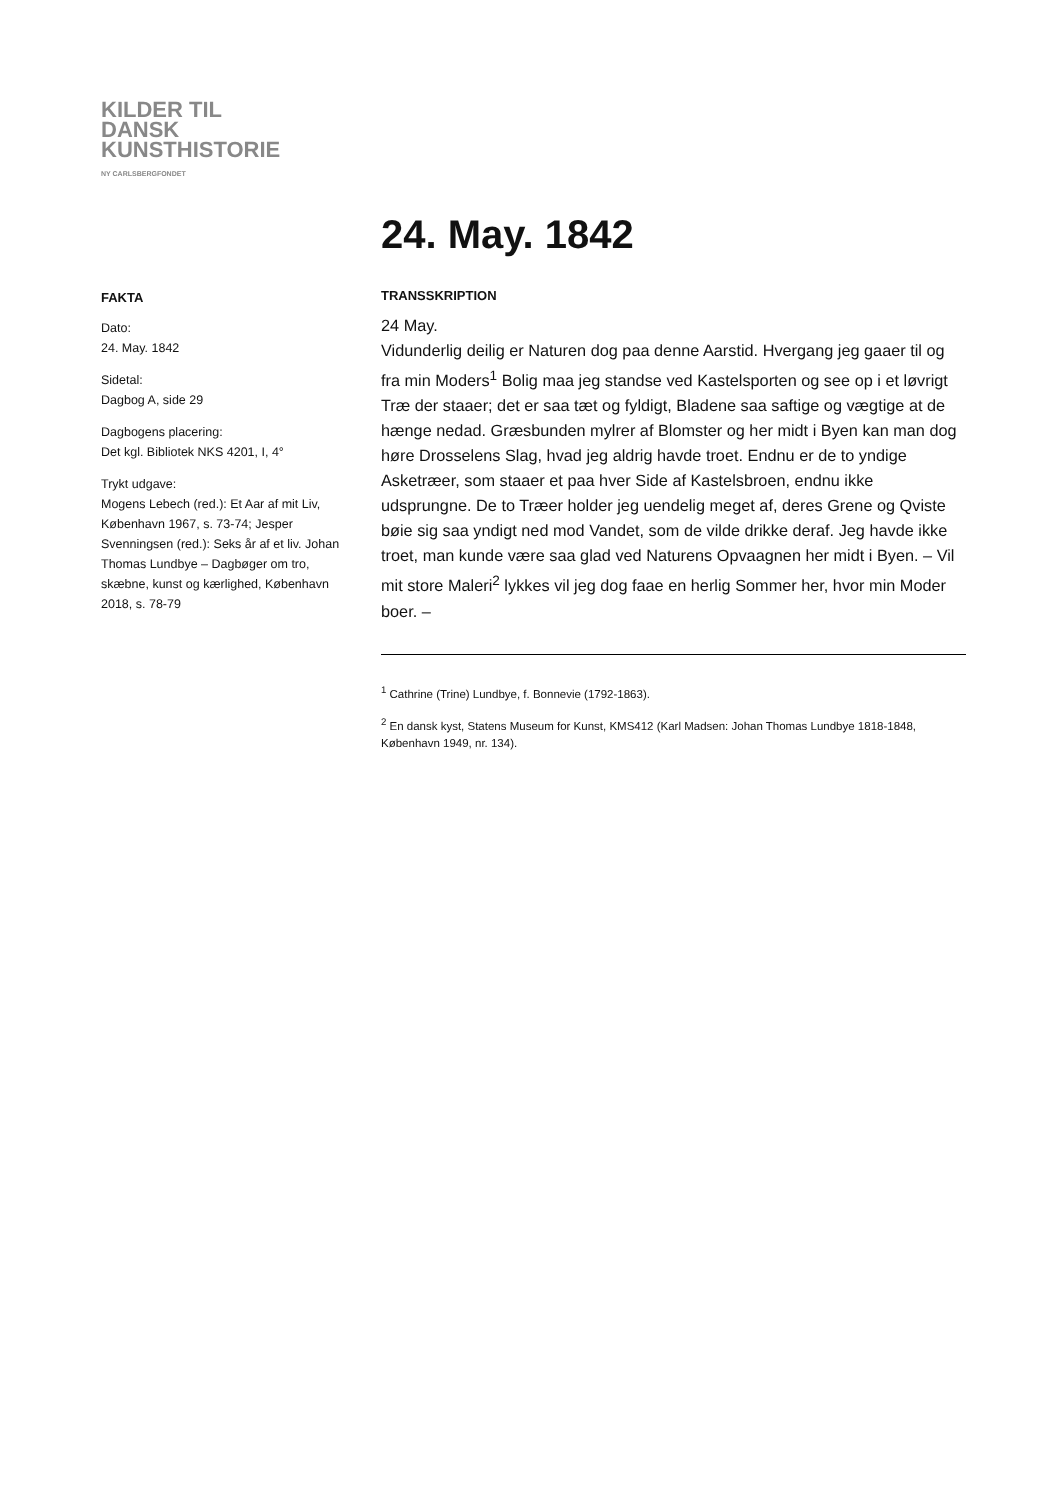KILDER TIL
DANSK
KUNSTHISTORIE
NY CARLSBERGFONDET
24. May. 1842
FAKTA
Dato:
24. May. 1842
Sidetal:
Dagbog A, side 29
Dagbogens placering:
Det kgl. Bibliotek NKS 4201, I, 4°
Trykt udgave:
Mogens Lebech (red.): Et Aar af mit Liv, København 1967, s. 73-74; Jesper Svenningsen (red.): Seks år af et liv. Johan Thomas Lundbye – Dagbøger om tro, skæbne, kunst og kærlighed, København 2018, s. 78-79
TRANSSKRIPTION
24 May.
Vidunderlig deilig er Naturen dog paa denne Aarstid. Hvergang jeg gaaer til og fra min Moders<sup>1</sup> Bolig maa jeg standse ved Kastelsporten og see op i et løvrigt Træ der staaer; det er saa tæt og fyldigt, Bladene saa saftige og vægtige at de hænge nedad. Græsbunden mylrer af Blomster og her midt i Byen kan man dog høre Drosselens Slag, hvad jeg aldrig havde troet. Endnu er de to yndige Asketræer, som staaer et paa hver Side af Kastelsbroen, endnu ikke udsprungne. De to Træer holder jeg uendelig meget af, deres Grene og Qviste bøie sig saa yndigt ned mod Vandet, som de vilde drikke deraf. Jeg havde ikke troet, man kunde være saa glad ved Naturens Opvaagnen her midt i Byen. – Vil mit store Maleri<sup>2</sup> lykkes vil jeg dog faae en herlig Sommer her, hvor min Moder boer. –
<sup>1</sup> Cathrine (Trine) Lundbye, f. Bonnevie (1792-1863).
<sup>2</sup> En dansk kyst, Statens Museum for Kunst, KMS412 (Karl Madsen: Johan Thomas Lundbye 1818-1848, København 1949, nr. 134).